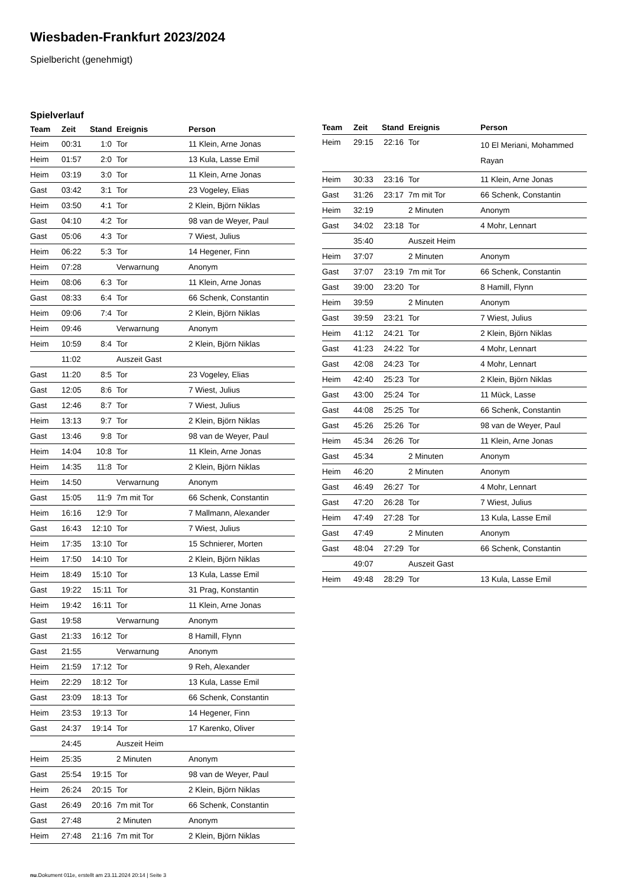Wiesbaden-Frankfurt 2023/2024
Spielbericht (genehmigt)
Spielverlauf
| Team | Zeit | Stand | Ereignis | Person |
| --- | --- | --- | --- | --- |
| Heim | 00:31 | 1:0 | Tor | 11 Klein, Arne Jonas |
| Heim | 01:57 | 2:0 | Tor | 13 Kula, Lasse Emil |
| Heim | 03:19 | 3:0 | Tor | 11 Klein, Arne Jonas |
| Gast | 03:42 | 3:1 | Tor | 23 Vogeley, Elias |
| Heim | 03:50 | 4:1 | Tor | 2 Klein, Björn Niklas |
| Gast | 04:10 | 4:2 | Tor | 98 van de Weyer, Paul |
| Gast | 05:06 | 4:3 | Tor | 7 Wiest, Julius |
| Heim | 06:22 | 5:3 | Tor | 14 Hegener, Finn |
| Heim | 07:28 | | Verwarnung | Anonym |
| Heim | 08:06 | 6:3 | Tor | 11 Klein, Arne Jonas |
| Gast | 08:33 | 6:4 | Tor | 66 Schenk, Constantin |
| Heim | 09:06 | 7:4 | Tor | 2 Klein, Björn Niklas |
| Heim | 09:46 | | Verwarnung | Anonym |
| Heim | 10:59 | 8:4 | Tor | 2 Klein, Björn Niklas |
| | 11:02 | | Auszeit Gast | |
| Gast | 11:20 | 8:5 | Tor | 23 Vogeley, Elias |
| Gast | 12:05 | 8:6 | Tor | 7 Wiest, Julius |
| Gast | 12:46 | 8:7 | Tor | 7 Wiest, Julius |
| Heim | 13:13 | 9:7 | Tor | 2 Klein, Björn Niklas |
| Gast | 13:46 | 9:8 | Tor | 98 van de Weyer, Paul |
| Heim | 14:04 | 10:8 | Tor | 11 Klein, Arne Jonas |
| Heim | 14:35 | 11:8 | Tor | 2 Klein, Björn Niklas |
| Heim | 14:50 | | Verwarnung | Anonym |
| Gast | 15:05 | 11:9 | 7m mit Tor | 66 Schenk, Constantin |
| Heim | 16:16 | 12:9 | Tor | 7 Mallmann, Alexander |
| Gast | 16:43 | 12:10 | Tor | 7 Wiest, Julius |
| Heim | 17:35 | 13:10 | Tor | 15 Schnierer, Morten |
| Heim | 17:50 | 14:10 | Tor | 2 Klein, Björn Niklas |
| Heim | 18:49 | 15:10 | Tor | 13 Kula, Lasse Emil |
| Gast | 19:22 | 15:11 | Tor | 31 Prag, Konstantin |
| Heim | 19:42 | 16:11 | Tor | 11 Klein, Arne Jonas |
| Gast | 19:58 | | Verwarnung | Anonym |
| Gast | 21:33 | 16:12 | Tor | 8 Hamill, Flynn |
| Gast | 21:55 | | Verwarnung | Anonym |
| Heim | 21:59 | 17:12 | Tor | 9 Reh, Alexander |
| Heim | 22:29 | 18:12 | Tor | 13 Kula, Lasse Emil |
| Gast | 23:09 | 18:13 | Tor | 66 Schenk, Constantin |
| Heim | 23:53 | 19:13 | Tor | 14 Hegener, Finn |
| Gast | 24:37 | 19:14 | Tor | 17 Karenko, Oliver |
| | 24:45 | | Auszeit Heim | |
| Heim | 25:35 | | 2 Minuten | Anonym |
| Gast | 25:54 | 19:15 | Tor | 98 van de Weyer, Paul |
| Heim | 26:24 | 20:15 | Tor | 2 Klein, Björn Niklas |
| Gast | 26:49 | 20:16 | 7m mit Tor | 66 Schenk, Constantin |
| Gast | 27:48 | | 2 Minuten | Anonym |
| Heim | 27:48 | 21:16 | 7m mit Tor | 2 Klein, Björn Niklas |
| Team | Zeit | Stand | Ereignis | Person |
| --- | --- | --- | --- | --- |
| Heim | 29:15 | 22:16 | Tor | 10 El Meriani, Mohammed Rayan |
| Heim | 30:33 | 23:16 | Tor | 11 Klein, Arne Jonas |
| Gast | 31:26 | 23:17 | 7m mit Tor | 66 Schenk, Constantin |
| Heim | 32:19 | | 2 Minuten | Anonym |
| Gast | 34:02 | 23:18 | Tor | 4 Mohr, Lennart |
| | 35:40 | | Auszeit Heim | |
| Heim | 37:07 | | 2 Minuten | Anonym |
| Gast | 37:07 | 23:19 | 7m mit Tor | 66 Schenk, Constantin |
| Gast | 39:00 | 23:20 | Tor | 8 Hamill, Flynn |
| Heim | 39:59 | | 2 Minuten | Anonym |
| Gast | 39:59 | 23:21 | Tor | 7 Wiest, Julius |
| Heim | 41:12 | 24:21 | Tor | 2 Klein, Björn Niklas |
| Gast | 41:23 | 24:22 | Tor | 4 Mohr, Lennart |
| Gast | 42:08 | 24:23 | Tor | 4 Mohr, Lennart |
| Heim | 42:40 | 25:23 | Tor | 2 Klein, Björn Niklas |
| Gast | 43:00 | 25:24 | Tor | 11 Mück, Lasse |
| Gast | 44:08 | 25:25 | Tor | 66 Schenk, Constantin |
| Gast | 45:26 | 25:26 | Tor | 98 van de Weyer, Paul |
| Heim | 45:34 | 26:26 | Tor | 11 Klein, Arne Jonas |
| Gast | 45:34 | | 2 Minuten | Anonym |
| Heim | 46:20 | | 2 Minuten | Anonym |
| Gast | 46:49 | 26:27 | Tor | 4 Mohr, Lennart |
| Gast | 47:20 | 26:28 | Tor | 7 Wiest, Julius |
| Heim | 47:49 | 27:28 | Tor | 13 Kula, Lasse Emil |
| Gast | 47:49 | | 2 Minuten | Anonym |
| Gast | 48:04 | 27:29 | Tor | 66 Schenk, Constantin |
| | 49:07 | | Auszeit Gast | |
| Heim | 49:48 | 28:29 | Tor | 13 Kula, Lasse Emil |
nu.Dokument 011e, erstellt am 23.11.2024 20:14 | Seite 3